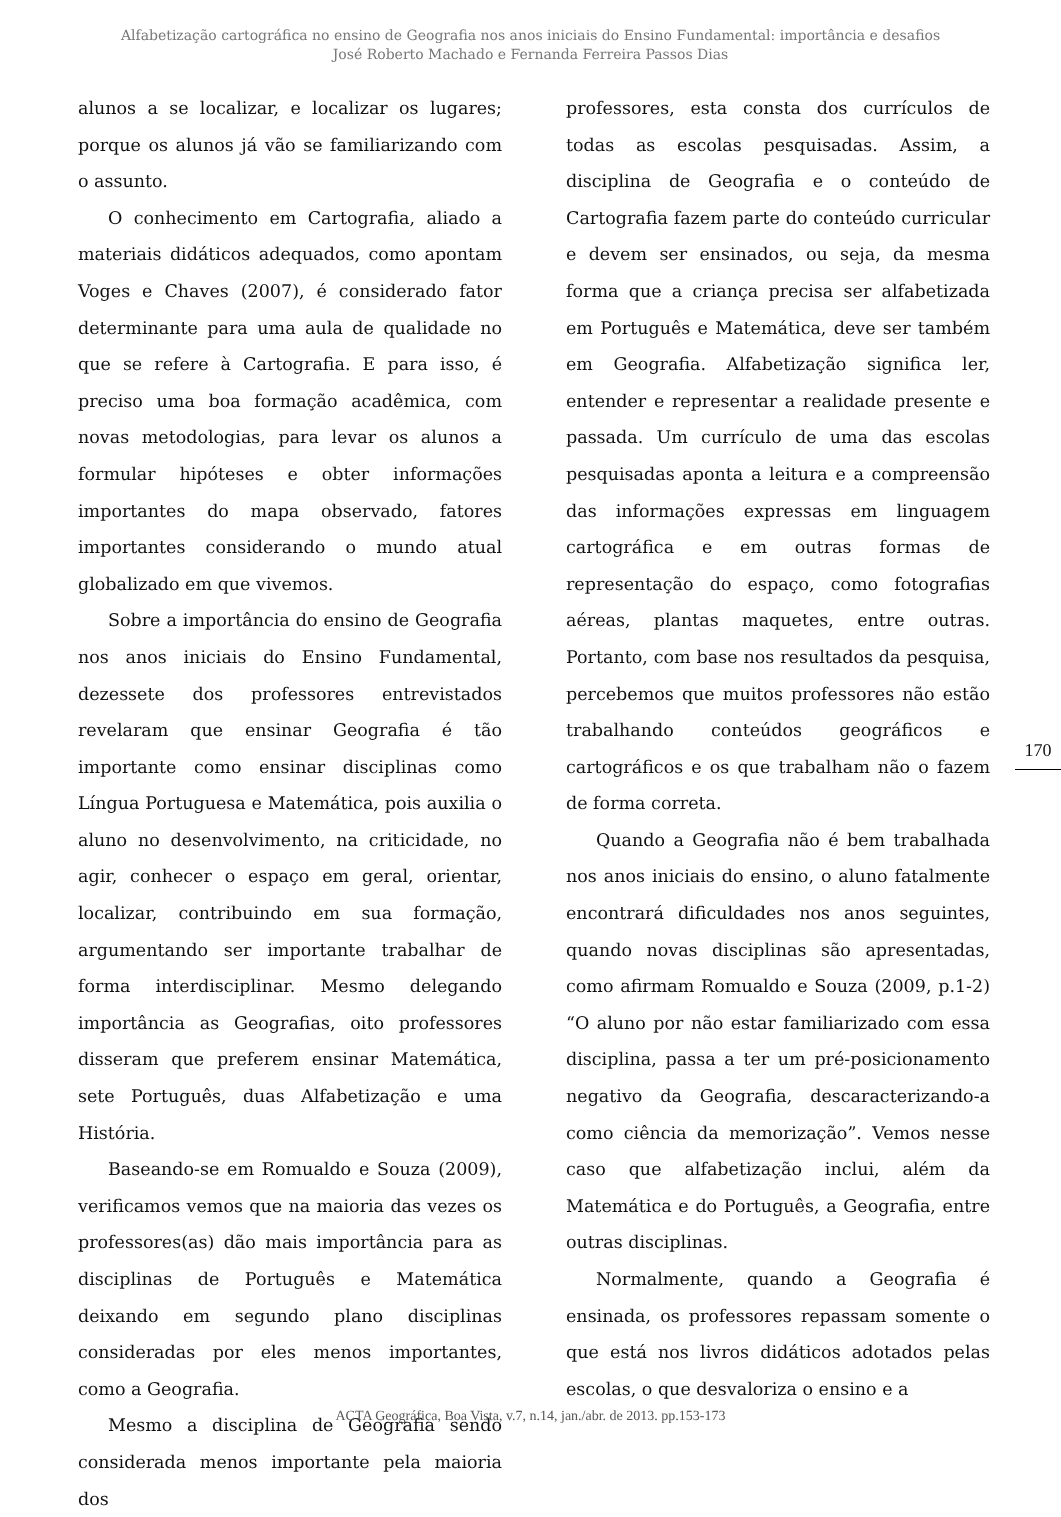Alfabetização cartográfica no ensino de Geografia nos anos iniciais do Ensino Fundamental: importância e desafios
José Roberto Machado e Fernanda Ferreira Passos Dias
alunos a se localizar, e localizar os lugares; porque os alunos já vão se familiarizando com o assunto.
O conhecimento em Cartografia, aliado a materiais didáticos adequados, como apontam Voges e Chaves (2007), é considerado fator determinante para uma aula de qualidade no que se refere à Cartografia. E para isso, é preciso uma boa formação acadêmica, com novas metodologias, para levar os alunos a formular hipóteses e obter informações importantes do mapa observado, fatores importantes considerando o mundo atual globalizado em que vivemos.
Sobre a importância do ensino de Geografia nos anos iniciais do Ensino Fundamental, dezessete dos professores entrevistados revelaram que ensinar Geografia é tão importante como ensinar disciplinas como Língua Portuguesa e Matemática, pois auxilia o aluno no desenvolvimento, na criticidade, no agir, conhecer o espaço em geral, orientar, localizar, contribuindo em sua formação, argumentando ser importante trabalhar de forma interdisciplinar. Mesmo delegando importância as Geografias, oito professores disseram que preferem ensinar Matemática, sete Português, duas Alfabetização e uma História.
Baseando-se em Romualdo e Souza (2009), verificamos vemos que na maioria das vezes os professores(as) dão mais importância para as disciplinas de Português e Matemática deixando em segundo plano disciplinas consideradas por eles menos importantes, como a Geografia.
Mesmo a disciplina de Geografia sendo considerada menos importante pela maioria dos
professores, esta consta dos currículos de todas as escolas pesquisadas. Assim, a disciplina de Geografia e o conteúdo de Cartografia fazem parte do conteúdo curricular e devem ser ensinados, ou seja, da mesma forma que a criança precisa ser alfabetizada em Português e Matemática, deve ser também em Geografia. Alfabetização significa ler, entender e representar a realidade presente e passada. Um currículo de uma das escolas pesquisadas aponta a leitura e a compreensão das informações expressas em linguagem cartográfica e em outras formas de representação do espaço, como fotografias aéreas, plantas maquetes, entre outras. Portanto, com base nos resultados da pesquisa, percebemos que muitos professores não estão trabalhando conteúdos geográficos e cartográficos e os que trabalham não o fazem de forma correta.
Quando a Geografia não é bem trabalhada nos anos iniciais do ensino, o aluno fatalmente encontrará dificuldades nos anos seguintes, quando novas disciplinas são apresentadas, como afirmam Romualdo e Souza (2009, p.1-2) “O aluno por não estar familiarizado com essa disciplina, passa a ter um pré-posicionamento negativo da Geografia, descaracterizando-a como ciência da memorização”. Vemos nesse caso que alfabetização inclui, além da Matemática e do Português, a Geografia, entre outras disciplinas.
Normalmente, quando a Geografia é ensinada, os professores repassam somente o que está nos livros didáticos adotados pelas escolas, o que desvaloriza o ensino e a
170
ACTA Geográfica, Boa Vista, v.7, n.14, jan./abr. de 2013. pp.153-173